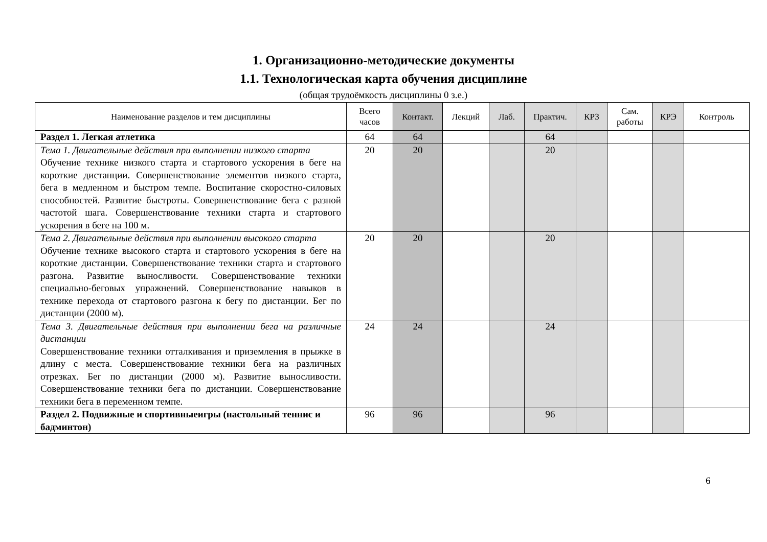1. Организационно-методические документы
1.1. Технологическая карта обучения дисциплине
(общая трудоёмкость дисциплины 0 з.е.)
| Наименование разделов и тем дисциплины | Всего часов | Контакт. | Лекций | Лаб. | Практич. | КРЗ | Сам. работы | КРЭ | Контроль |
| --- | --- | --- | --- | --- | --- | --- | --- | --- | --- |
| Раздел 1. Легкая атлетика | 64 | 64 | | | 64 | | | | |
| Тема 1. Двигательные действия при выполнении низкого старта Обучение технике низкого старта и стартового ускорения в беге на короткие дистанции. Совершенствование элементов низкого старта, бега в медленном и быстром темпе. Воспитание скоростно-силовых способностей. Развитие быстроты. Совершенствование бега с разной частотой шага. Совершенствование техники старта и стартового ускорения в беге на 100 м. | 20 | 20 | | | 20 | | | | |
| Тема 2. Двигательные действия при выполнении высокого старта Обучение технике высокого старта и стартового ускорения в беге на короткие дистанции. Совершенствование техники старта и стартового разгона. Развитие выносливости. Совершенствование техники специально-беговых упражнений. Совершенствование навыков в технике перехода от стартового разгона к бегу по дистанции. Бег по дистанции (2000 м). | 20 | 20 | | | 20 | | | | |
| Тема 3. Двигательные действия при выполнении бега на различные дистанции Совершенствование техники отталкивания и приземления в прыжке в длину с места. Совершенствование техники бега на различных отрезках. Бег по дистанции (2000 м). Развитие выносливости. Совершенствование техники бега по дистанции. Совершенствование техники бега в переменном темпе. | 24 | 24 | | | 24 | | | | |
| Раздел 2. Подвижные и спортивныеигры (настольный теннис и бадминтон) | 96 | 96 | | | 96 | | | | |
6